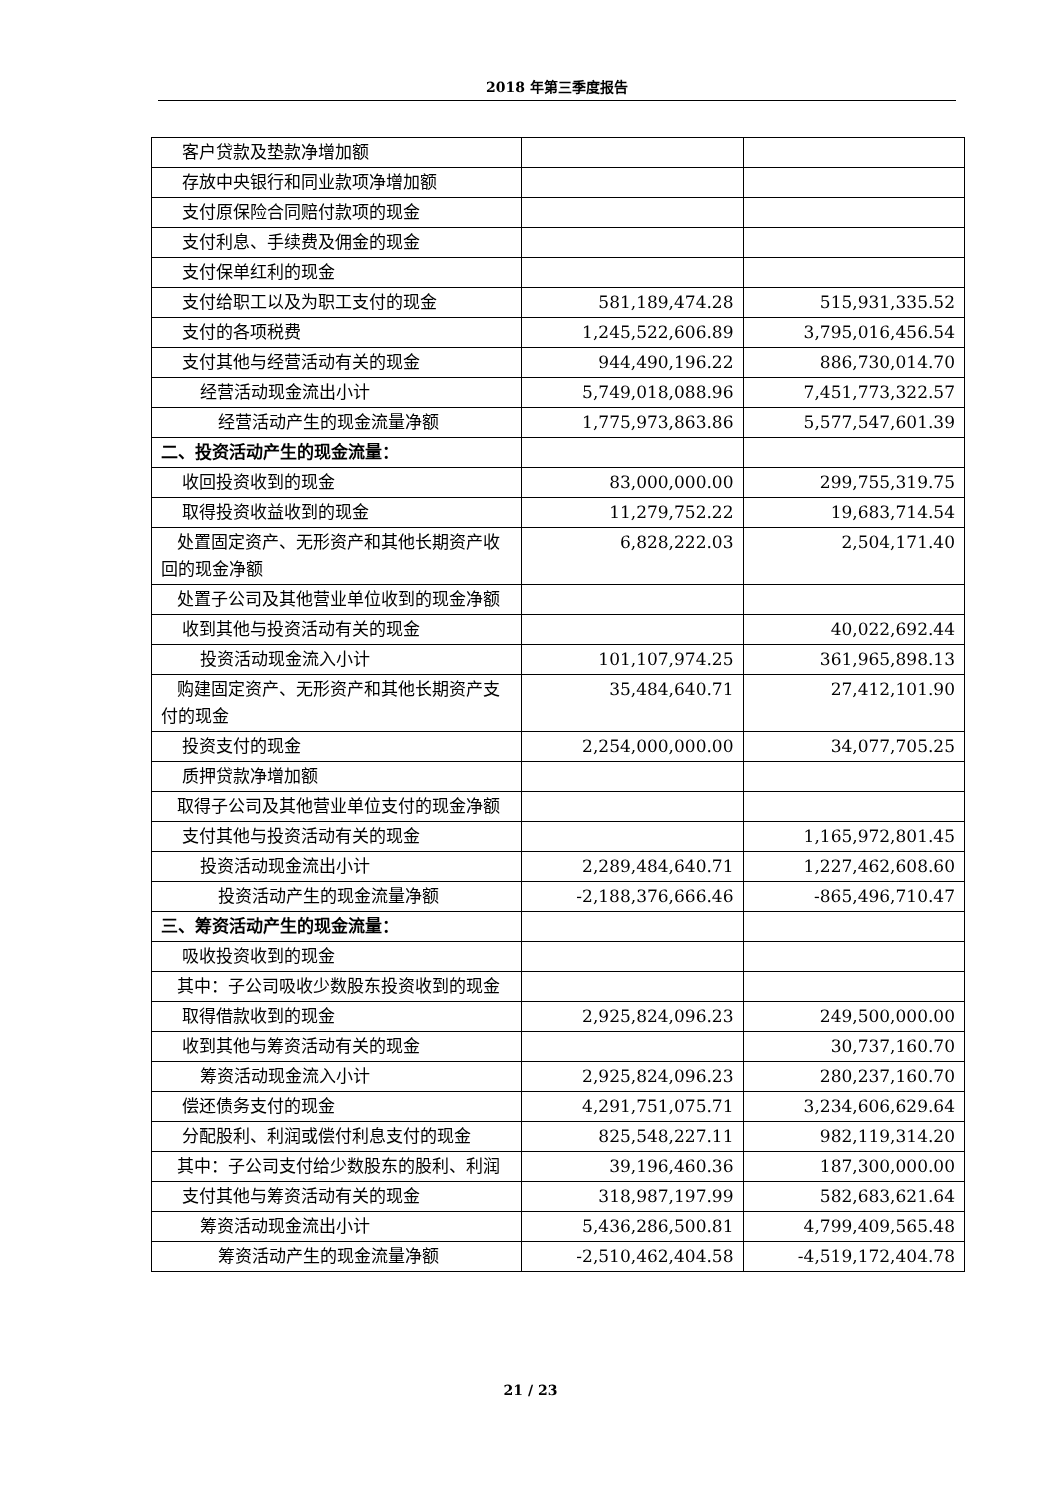2018 年第三季度报告
| 客户贷款及垫款净增加额 | | |
| 存放中央银行和同业款项净增加额 | | |
| 支付原保险合同赔付款项的现金 | | |
| 支付利息、手续费及佣金的现金 | | |
| 支付保单红利的现金 | | |
| 支付给职工以及为职工支付的现金 | 581,189,474.28 | 515,931,335.52 |
| 支付的各项税费 | 1,245,522,606.89 | 3,795,016,456.54 |
| 支付其他与经营活动有关的现金 | 944,490,196.22 | 886,730,014.70 |
| 经营活动现金流出小计 | 5,749,018,088.96 | 7,451,773,322.57 |
| 经营活动产生的现金流量净额 | 1,775,973,863.86 | 5,577,547,601.39 |
| 二、投资活动产生的现金流量： | | |
| 收回投资收到的现金 | 83,000,000.00 | 299,755,319.75 |
| 取得投资收益收到的现金 | 11,279,752.22 | 19,683,714.54 |
| 处置固定资产、无形资产和其他长期资产收回的现金净额 | 6,828,222.03 | 2,504,171.40 |
| 处置子公司及其他营业单位收到的现金净额 | | |
| 收到其他与投资活动有关的现金 | | 40,022,692.44 |
| 投资活动现金流入小计 | 101,107,974.25 | 361,965,898.13 |
| 购建固定资产、无形资产和其他长期资产支付的现金 | 35,484,640.71 | 27,412,101.90 |
| 投资支付的现金 | 2,254,000,000.00 | 34,077,705.25 |
| 质押贷款净增加额 | | |
| 取得子公司及其他营业单位支付的现金净额 | | |
| 支付其他与投资活动有关的现金 | | 1,165,972,801.45 |
| 投资活动现金流出小计 | 2,289,484,640.71 | 1,227,462,608.60 |
| 投资活动产生的现金流量净额 | -2,188,376,666.46 | -865,496,710.47 |
| 三、筹资活动产生的现金流量： | | |
| 吸收投资收到的现金 | | |
| 其中：子公司吸收少数股东投资收到的现金 | | |
| 取得借款收到的现金 | 2,925,824,096.23 | 249,500,000.00 |
| 收到其他与筹资活动有关的现金 | | 30,737,160.70 |
| 筹资活动现金流入小计 | 2,925,824,096.23 | 280,237,160.70 |
| 偿还债务支付的现金 | 4,291,751,075.71 | 3,234,606,629.64 |
| 分配股利、利润或偿付利息支付的现金 | 825,548,227.11 | 982,119,314.20 |
| 其中：子公司支付给少数股东的股利、利润 | 39,196,460.36 | 187,300,000.00 |
| 支付其他与筹资活动有关的现金 | 318,987,197.99 | 582,683,621.64 |
| 筹资活动现金流出小计 | 5,436,286,500.81 | 4,799,409,565.48 |
| 筹资活动产生的现金流量净额 | -2,510,462,404.58 | -4,519,172,404.78 |
21 / 23